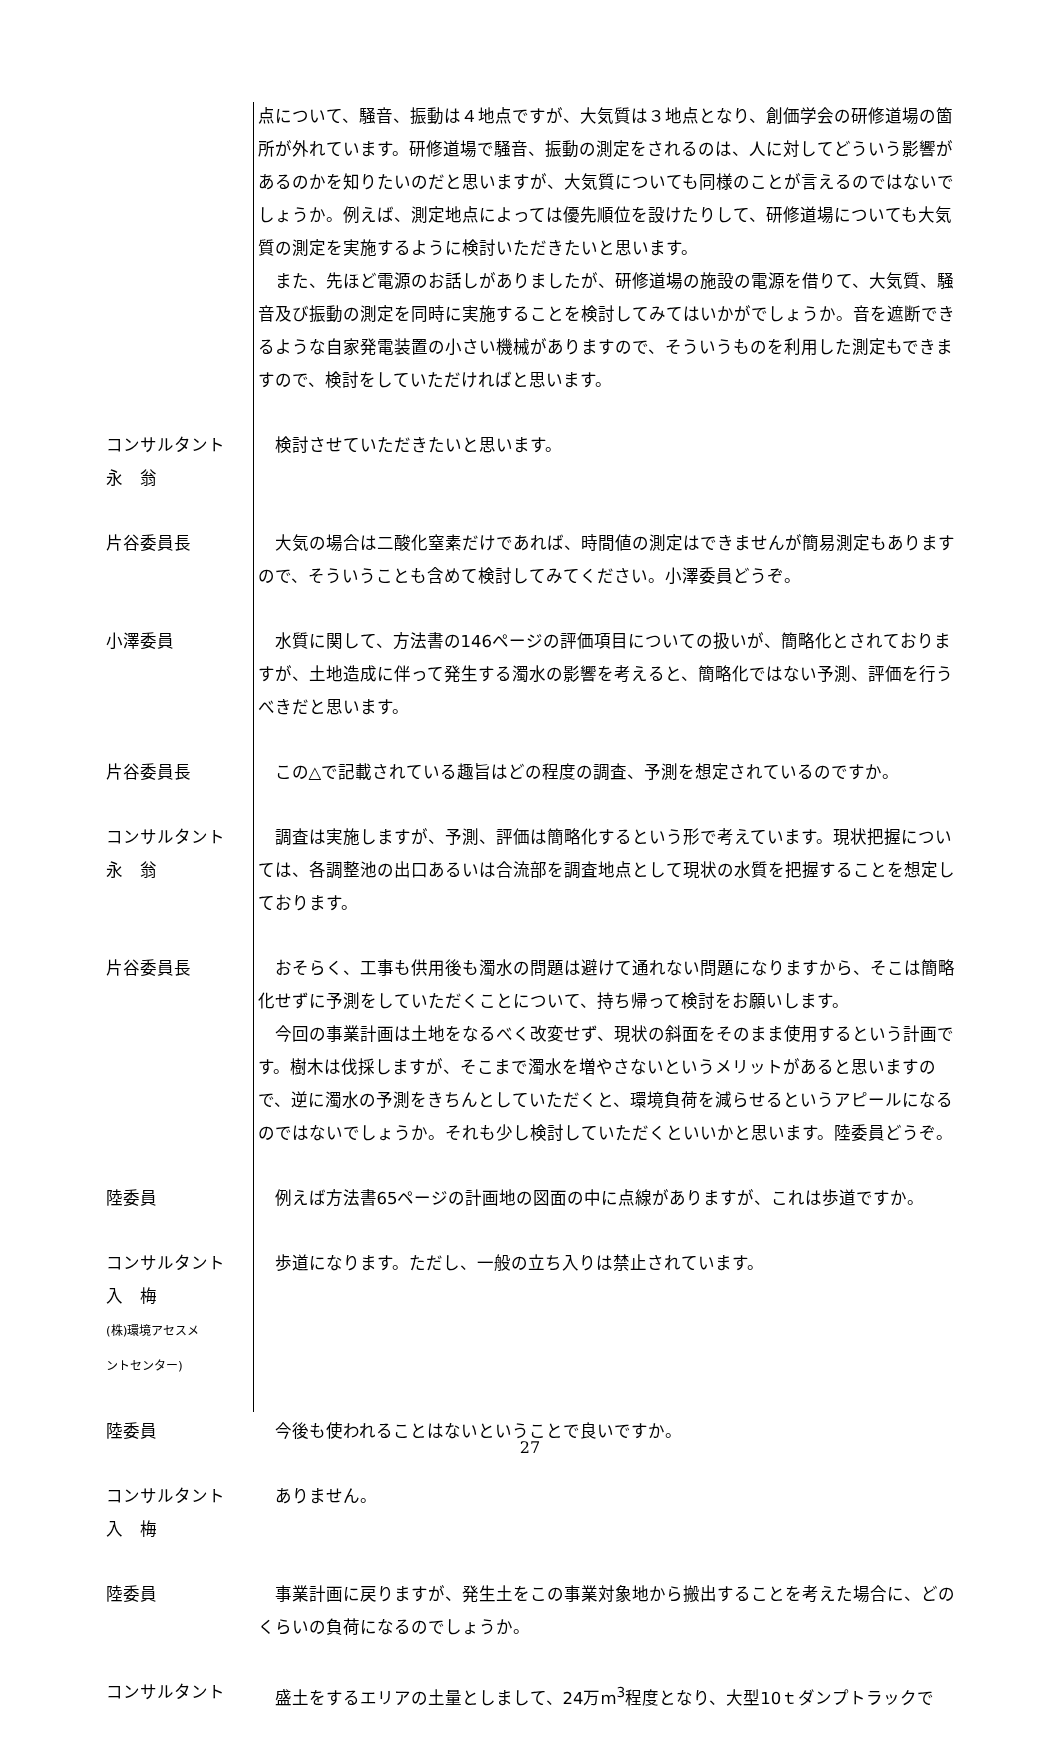点について、騒音、振動は４地点ですが、大気質は３地点となり、創価学会の研修道場の箇所が外れています。研修道場で騒音、振動の測定をされるのは、人に対してどういう影響があるのかを知りたいのだと思いますが、大気質についても同様のことが言えるのではないでしょうか。例えば、測定地点によっては優先順位を設けたりして、研修道場についても大気質の測定を実施するように検討いただきたいと思います。
また、先ほど電源のお話しがありましたが、研修道場の施設の電源を借りて、大気質、騒音及び振動の測定を同時に実施することを検討してみてはいかがでしょうか。音を遮断できるような自家発電装置の小さい機械がありますので、そういうものを利用した測定もできますので、検討をしていただければと思います。
コンサルタント
永　翁
検討させていただきたいと思います。
片谷委員長 大気の場合は二酸化窒素だけであれば、時間値の測定はできませんが簡易測定もありますので、そういうことも含めて検討してみてください。小澤委員どうぞ。
小澤委員 水質に関して、方法書の146ページの評価項目についての扱いが、簡略化とされておりますが、土地造成に伴って発生する濁水の影響を考えると、簡略化ではない予測、評価を行うべきだと思います。
片谷委員長 この△で記載されている趣旨はどの程度の調査、予測を想定されているのですか。
コンサルタント
永　翁
調査は実施しますが、予測、評価は簡略化するという形で考えています。現状把握については、各調整池の出口あるいは合流部を調査地点として現状の水質を把握することを想定しております。
片谷委員長 おそらく、工事も供用後も濁水の問題は避けて通れない問題になりますから、そこは簡略化せずに予測をしていただくことについて、持ち帰って検討をお願いします。
今回の事業計画は土地をなるべく改変せず、現状の斜面をそのまま使用するという計画です。樹木は伐採しますが、そこまで濁水を増やさないというメリットがあると思いますので、逆に濁水の予測をきちんとしていただくと、環境負荷を減らせるというアピールになるのではないでしょうか。それも少し検討していただくといいかと思います。陸委員どうぞ。
陸委員 例えば方法書65ページの計画地の図面の中に点線がありますが、これは歩道ですか。
コンサルタント
入　梅
(株)環境アセスメ
ントセンター)
歩道になります。ただし、一般の立ち入りは禁止されています。
陸委員 今後も使われることはないということで良いですか。
コンサルタント
入　梅
ありません。
陸委員 事業計画に戻りますが、発生土をこの事業対象地から搬出することを考えた場合に、どのくらいの負荷になるのでしょうか。
コンサルタント 盛土をするエリアの土量としまして、24万m<sup>3</sup>程度となり、大型10ｔダンプトラックで
27